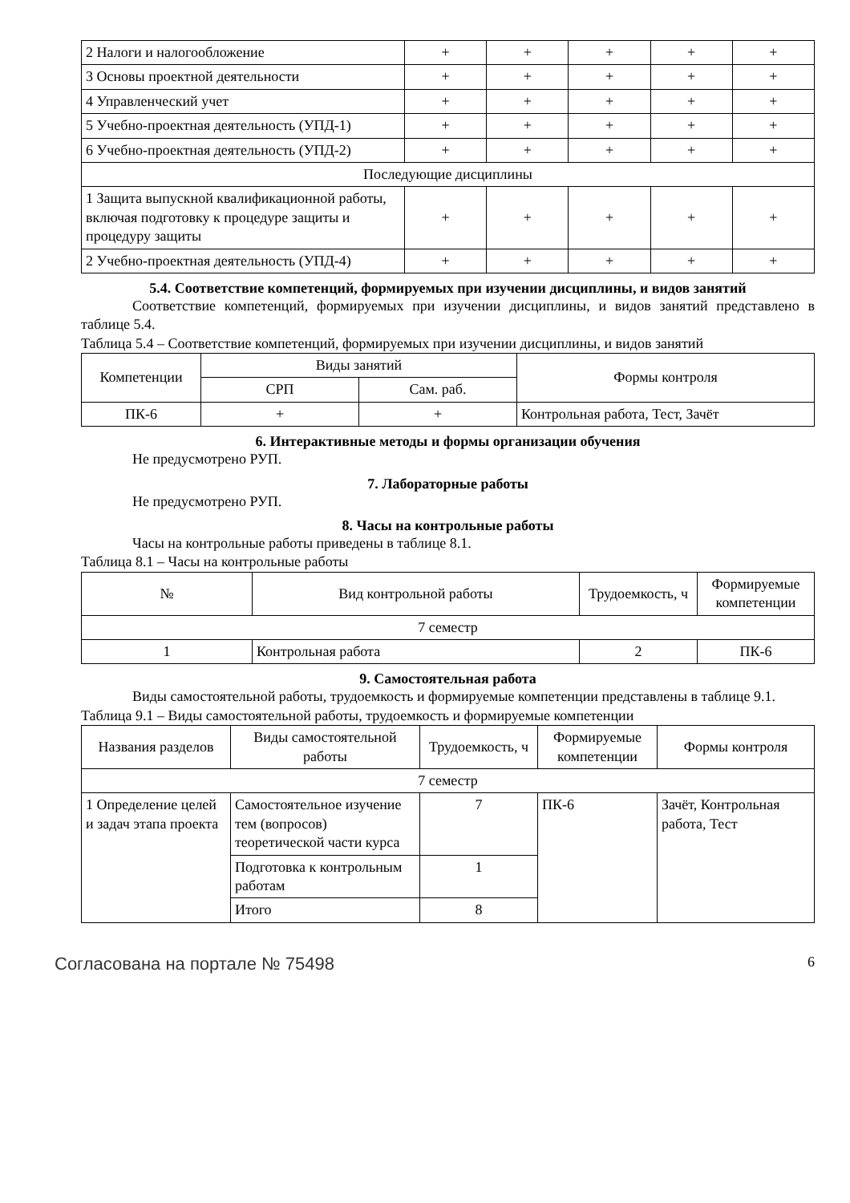| 2 Налоги и налогообложение | + | + | + | + | + |
| 3 Основы проектной деятельности | + | + | + | + | + |
| 4 Управленческий учет | + | + | + | + | + |
| 5 Учебно-проектная деятельность (УПД-1) | + | + | + | + | + |
| 6 Учебно-проектная деятельность (УПД-2) | + | + | + | + | + |
| Последующие дисциплины | | | | | |
| 1 Защита выпускной квалификационной работы, включая подготовку к процедуре защиты и процедуру защиты | + | + | + | + | + |
| 2 Учебно-проектная деятельность (УПД-4) | + | + | + | + | + |
5.4. Соответствие компетенций, формируемых при изучении дисциплины, и видов занятий
Соответствие компетенций, формируемых при изучении дисциплины, и видов занятий представлено в таблице 5.4.
Таблица 5.4 – Соответствие компетенций, формируемых при изучении дисциплины, и видов занятий
| Компетенции | Виды занятий | | Формы контроля |
| --- | --- | --- | --- |
| | СРП | Сам. раб. | |
| ПК-6 | + | + | Контрольная работа, Тест, Зачёт |
6. Интерактивные методы и формы организации обучения
Не предусмотрено РУП.
7. Лабораторные работы
Не предусмотрено РУП.
8. Часы на контрольные работы
Часы на контрольные работы приведены в таблице 8.1.
Таблица 8.1 – Часы на контрольные работы
| № | Вид контрольной работы | Трудоемкость, ч | Формируемые компетенции |
| --- | --- | --- | --- |
| 7 семестр | | | |
| 1 | Контрольная работа | 2 | ПК-6 |
9. Самостоятельная работа
Виды самостоятельной работы, трудоемкость и формируемые компетенции представлены в таблице 9.1.
Таблица 9.1 – Виды самостоятельной работы, трудоемкость и формируемые компетенции
| Названия разделов | Виды самостоятельной работы | Трудоемкость, ч | Формируемые компетенции | Формы контроля |
| --- | --- | --- | --- | --- |
| 7 семестр | | | | |
| 1 Определение целей и задач этапа проекта | Самостоятельное изучение тем (вопросов) теоретической части курса | 7 | ПК-6 | Зачёт, Контрольная работа, Тест |
| | Подготовка к контрольным работам | 1 | | |
| | Итого | 8 | | |
Согласована на портале № 75498 6